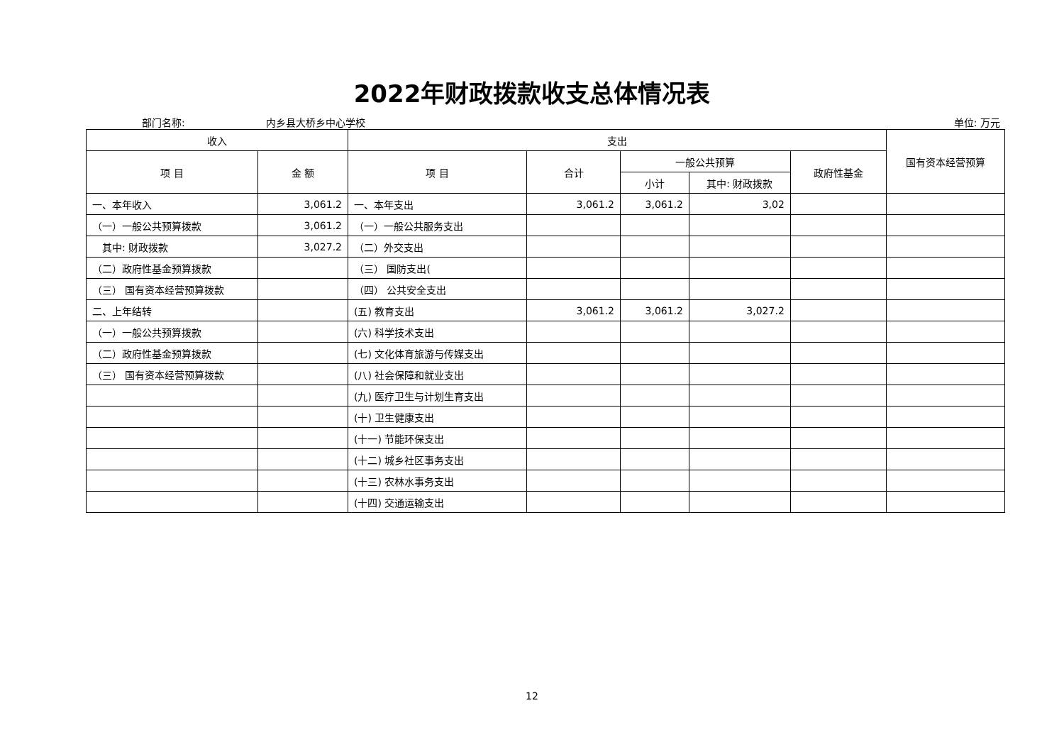2022年财政拨款收支总体情况表
部门名称: 内乡县大桥乡中心学校 单位: 万元
| 收入 | | 支出 | | | | | 国有资本经营预算 |
| --- | --- | --- | --- | --- | --- | --- | --- |
| 项 目 | 金 额 | 项 目 | 合计 | 一般公共预算 | | 政府性基金 | |
| | | | | 小计 | 其中: 财政拨款 | | |
| 一、本年收入 | 3,061.2 | 一、本年支出 | 3,061.2 | 3,061.2 | 3,02 | | |
| （一）一般公共预算拨款 | 3,061.2 | （一）一般公共服务支出 | | | | | |
| 其中: 财政拨款 | 3,027.2 | （二）外交支出 | | | | | |
| （二）政府性基金预算拨款 | | （三） 国防支出( | | | | | |
| （三） 国有资本经营预算拨款 | | （四） 公共安全支出 | | | | | |
| 二、上年结转 | | (五) 教育支出 | 3,061.2 | 3,061.2 | 3,027.2 | | |
| （一）一般公共预算拨款 | | (六) 科学技术支出 | | | | | |
| （二）政府性基金预算拨款 | | (七) 文化体育旅游与传媒支出 | | | | | |
| （三） 国有资本经营预算拨款 | | (八) 社会保障和就业支出 | | | | | |
| | | (九) 医疗卫生与计划生育支出 | | | | | |
| | | (十) 卫生健康支出 | | | | | |
| | | (十一) 节能环保支出 | | | | | |
| | | (十二) 城乡社区事务支出 | | | | | |
| | | (十三) 农林水事务支出 | | | | | |
| | | (十四) 交通运输支出 | | | | | |
12